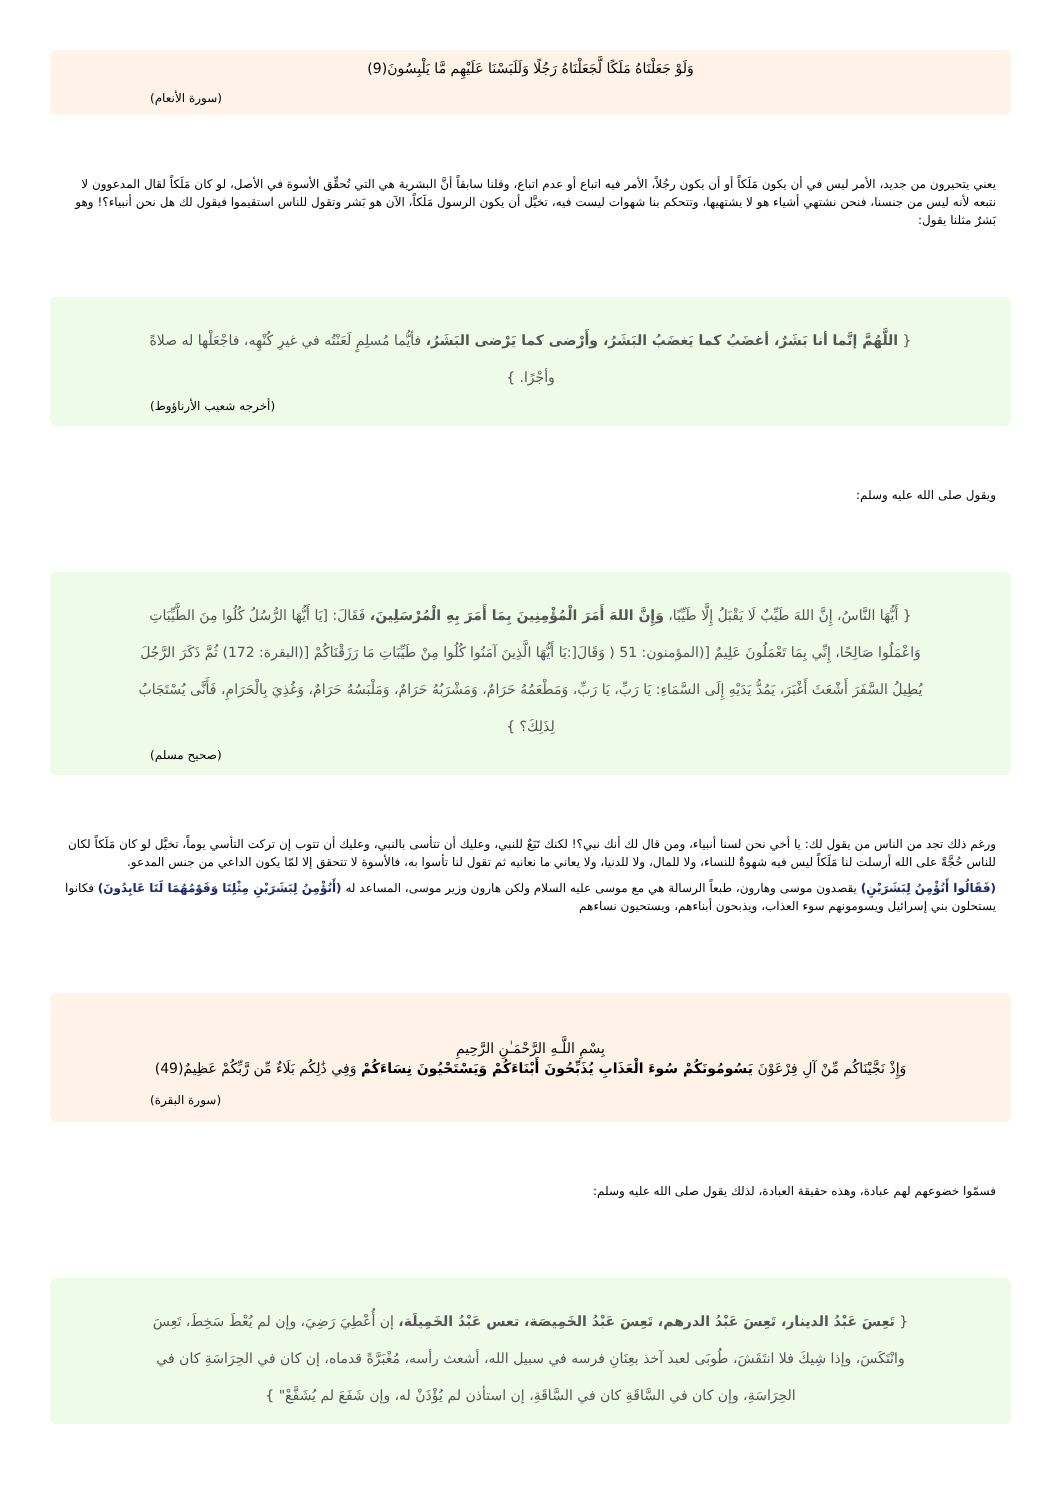وَلَوْ جَعَلْنَاهُ مَلَكًا لَّجَعَلْنَاهُ رَجُلًا وَلَلَبَسْنَا عَلَيْهِم مَّا يَلْبِسُونَ(9)
(سورة الأنعام)
يعني يتحيرون من جديد، الأمر ليس في أن يكون مَلَكاً أو أن يكون رجُلاً، الأمر فيه اتباع أو عدم اتباع، وقلنا سابقاً أنَّ البشرية هي التي تُحقِّق الأسوة في الأصل، لو كان مَلَكاً لقال المدعوون لا نتبعه لأنه ليس من جنسنا، فنحن نشتهي أشياء هو لا يشتهيها، وتتحكم بنا شهوات ليست فيه، تخيَّل أن يكون الرسول مَلَكاً، الآن هو بَشر وتقول للناس استقيموا فيقول لك هل نحن أنبياء؟! وهو بَشرٌ مثلنا يقول:
{ اللَّهُمَّ إنَّما أنا بَشَرٌ، أغضَبُ كما يَغضَبُ البَشَرُ، وأَرْضى كما يَرْضى البَشَرُ، فأيُّما مُسلِمٍ لَعَنْتُه في غيرِ كُنْهِه، فاجْعَلْها له صلاةً وأجْرًا. }
(أخرجه شعيب الأرناؤوط)
ويقول صلى الله عليه وسلم:
{ أَيُّهَا النَّاسُ، إِنَّ اللهَ طَيِّبٌ لَا يَقْبَلُ إِلَّا طَيِّبًا، وَإِنَّ اللهَ أَمَرَ الْمُؤْمِنِينَ بِمَا أَمَرَ بِهِ الْمُرْسَلِينَ، فَقَالَ: [يَا أَيُّهَا الرُّسُلُ كُلُوا مِنَ الطَّيِّبَاتِ وَاعْمَلُوا صَالِحًا، إِنِّي بِمَا تَعْمَلُونَ عَلِيمٌ [(المؤمنون: 51 ( وَقَالَ[:يَا أَيُّهَا الَّذِينَ آمَنُوا كُلُوا مِنْ طَيِّبَاتِ مَا رَزَقْنَاكُمْ [(البقرة: 172) ثُمَّ ذَكَرَ الرَّجُلَ يُطِيلُ السَّفَرَ أَشْعَثَ أَغْبَرَ، يَمُدُّ يَدَيْهِ إِلَى السَّمَاءِ: يَا رَبِّ، يَا رَبِّ، وَمَطْعَمُهُ حَرَامٌ، وَمَشْرَبُهُ حَرَامٌ، وَمَلْبَسُهُ حَرَامٌ، وَغُذِيَ بِالْحَرَامِ، فَأَنَّى يُسْتَجَابُ لِذَلِكَ؟ }
(صحيح مسلم)
ورغم ذلك تجد من الناس من يقول لك: يا أخي نحن لسنا أنبياء، ومن قال لك أنك نبي؟! لكنك تَبَعٌ للنبي، وعليك أن تتأسى بالنبي، وعليك أن تتوب إن تركت التأسي يوماً، تخيَّل لو كان مَلَكاً لكان للناس حُجَّةً على الله أرسلت لنا مَلَكاً ليس فيه شهوةٌ للنساء، ولا للمال، ولا للدنيا، ولا يعاني ما نعانيه ثم تقول لنا تأسوا به، فالأسوة لا تتحقق إلا لمّا يكون الداعي من جنس المدعو.
(فَقَالُوا أَنُؤْمِنُ لِبَشَرَيْنِ) يقصدون موسى وهارون، طبعاً الرسالة هي مع موسى عليه السلام ولكن هارون وزير موسى، المساعد له (أَنُؤْمِنُ لِبَشَرَيْنِ مِثْلِنَا وَقَوْمُهُمَا لَنَا عَابِدُونَ) فكانوا يستحلون بني إسرائيل ويسومونهم سوء العذاب، ويذبحون أبناءهم، ويستحيون نساءهم
بِسْمِ اللَّـهِ الرَّحْمَـٰنِ الرَّحِيمِ
وَإِذْ نَجَّيْنَاكُم مِّنْ آلِ فِرْعَوْنَ يَسُومُونَكُمْ سُوءَ الْعَذَابِ يُذَبِّحُونَ أَبْنَاءَكُمْ وَيَسْتَحْيُونَ نِسَاءَكُمْ وَفِي ذَٰلِكُم بَلَاءٌ مِّن رَّبِّكُمْ عَظِيمٌ(49)
(سورة البقرة)
فسمّوا خضوعهم لهم عبادة، وهذه حقيقة العبادة، لذلك يقول صلى الله عليه وسلم:
{ تَعِسَ عَبْدُ الدينار، تَعِسَ عَبْدُ الدرهم، تَعِسَ عَبْدُ الخَمِيصَة، تعس عَبْدُ الخَمِيلَة، إن أُعْطِيَ رَضِيَ، وإن لم يُعْطَ سَخِطَ، تَعِسَ وانْتَكَسَ، وإذا شِيكَ فلا انتَقَشَ، طُوبَى لعبد آخذ بعِنَانِ فرسه في سبيل الله، أشعث رأسه، مُغْبَرَّةً قدماه، إن كان في الحِرَاسَةِ كان في الحِرَاسَةِ، وإن كان في السَّاقَةِ كان في السَّاقَةِ، إن استأذن لم يُؤْذَنْ له، وإن شَفَعَ لم يُشَفَّعْ" }